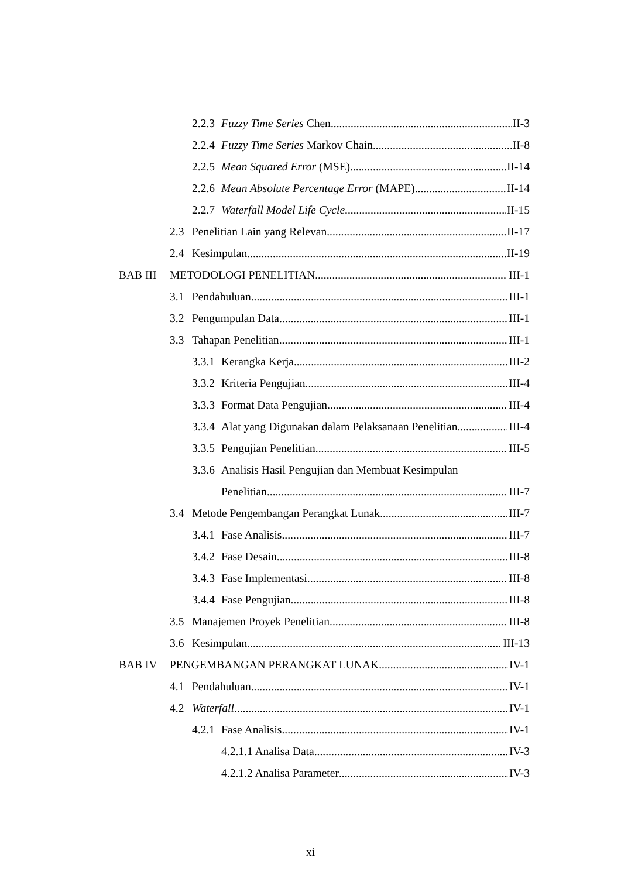2.2.3
Fuzzy Time Series Chen II-3
2.2.4
Fuzzy Time Series Markov Chain II-8
2.2.5
Mean Squared Error (MSE) II-14
2.2.6
Mean Absolute Percentage Error (MAPE) II-14
2.2.7
Waterfall Model Life Cycle II-15
2.3 Penelitian Lain yang Relevan II-17
2.4 Kesimpulan II-19
BAB III METODOLOGI PENELITIAN III-1
3.1 Pendahuluan III-1
3.2 Pengumpulan Data III-1
3.3 Tahapan Penelitian III-1
3.3.1
Kerangka Kerja III-2
3.3.2
Kriteria Pengujian III-4
3.3.3
Format Data Pengujian III-4
3.3.4
Alat yang Digunakan dalam Pelaksanaan Penelitian III-4
3.3.5
Pengujian Penelitian III-5
3.3.6
Analisis Hasil Pengujian dan Membuat Kesimpulan
Penelitian III-7
3.4 Metode Pengembangan Perangkat Lunak III-7
3.4.1
Fase Analisis III-7
3.4.2
Fase Desain III-8
3.4.3
Fase Implementasi III-8
3.4.4
Fase Pengujian III-8
3.5 Manajemen Proyek Penelitian III-8
3.6 Kesimpulan III-13
BAB IV PENGEMBANGAN PERANGKAT LUNAK IV-1
4.1 Pendahuluan IV-1
4.2 Waterfall IV-1
4.2.1
Fase Analisis IV-1
4.2.1.1 Analisa Data IV-3
4.2.1.2 Analisa Parameter IV-3
xi